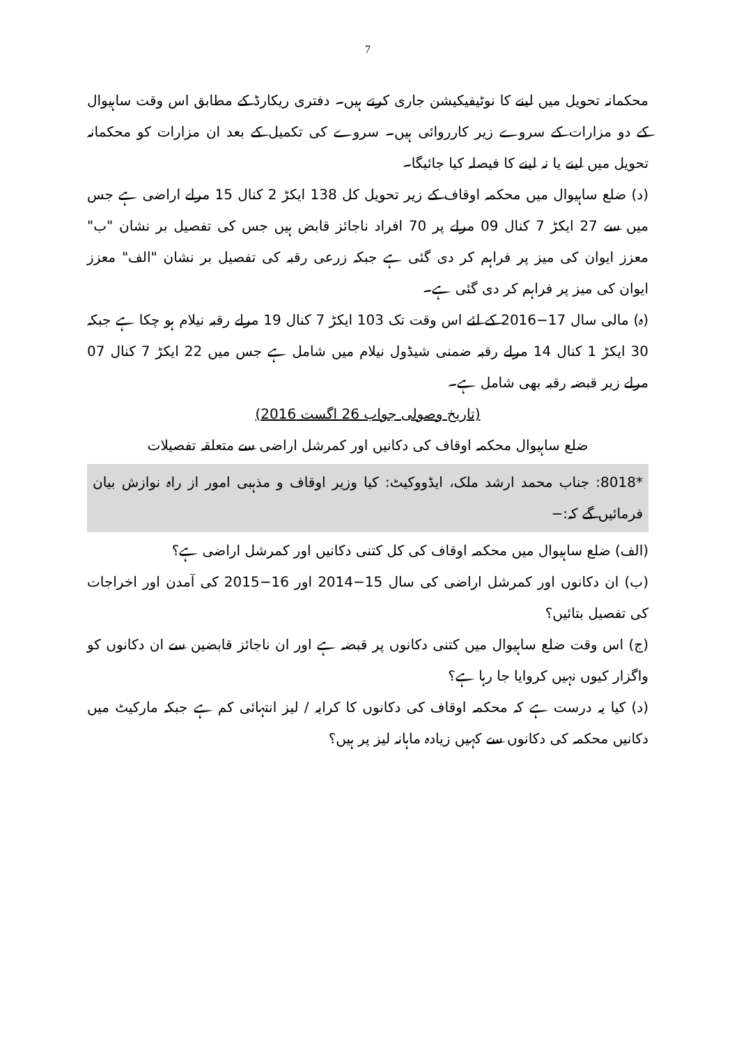7
محکمانہ تحویل میں لینے کا نوٹیفیکیشن جاری کرتے ہیں۔ دفتری ریکارڈ کے مطابق اس وقت ساہیوال کے دو مزارات کے سروے زیر کارروائی ہیں۔ سروے کی تکمیل کے بعد ان مزارات کو محکمانہ تحویل میں لینے یا نہ لینے کا فیصلہ کیا جائیگا۔
(د) ضلع ساہیوال میں محکمہ اوقاف کے زیر تحویل کل 138 ایکڑ 2 کنال 15 مرلے اراضی ہے جس میں سے 27 ایکڑ 7 کنال 09 مرلے پر 70 افراد ناجائز قابض ہیں جس کی تفصیل بر نشان "ب" معزز ایوان کی میز پر فراہم کر دی گئی ہے جبکہ زرعی رقبہ کی تفصیل بر نشان "الف" معزز ایوان کی میز پر فراہم کر دی گئی ہے۔
(ہ) مالی سال 17−2016 کے لئے اس وقت تک 103 ایکڑ 7 کنال 19 مرلے رقبہ نیلام ہو چکا ہے جبکہ 30 ایکڑ 1 کنال 14 مرلے رقبہ ضمنی شیڈول نیلام میں شامل ہے جس میں 22 ایکڑ 7 کنال 07 مرلے زیر قبضہ رقبہ بھی شامل ہے۔
(تاریخ وصولی جواب 26 اگست 2016)
ضلع ساہیوال محکمہ اوقاف کی دکانیں اور کمرشل اراضی سے متعلقہ تفصیلات
*8018: جناب محمد ارشد ملک، ایڈووکیٹ: کیا وزیر اوقاف و مذہبی امور از راہ نوازش بیان فرمائیں گے کہ:−
(الف) ضلع ساہیوال میں محکمہ اوقاف کی کل کتنی دکانیں اور کمرشل اراضی ہے؟
(ب) ان دکانوں اور کمرشل اراضی کی سال 15−2014 اور 16−2015 کی آمدن اور اخراجات کی تفصیل بتائیں؟
(ج) اس وقت ضلع ساہیوال میں کتنی دکانوں پر قبضہ ہے اور ان ناجائز قابضین سے ان دکانوں کو واگزار کیوں نہیں کروایا جا رہا ہے؟
(د) کیا یہ درست ہے کہ محکمہ اوقاف کی دکانوں کا کرایہ / لیز انتہائی کم ہے جبکہ مارکیٹ میں دکانیں محکمہ کی دکانوں سے کہیں زیادہ ماہانہ لیز پر ہیں؟